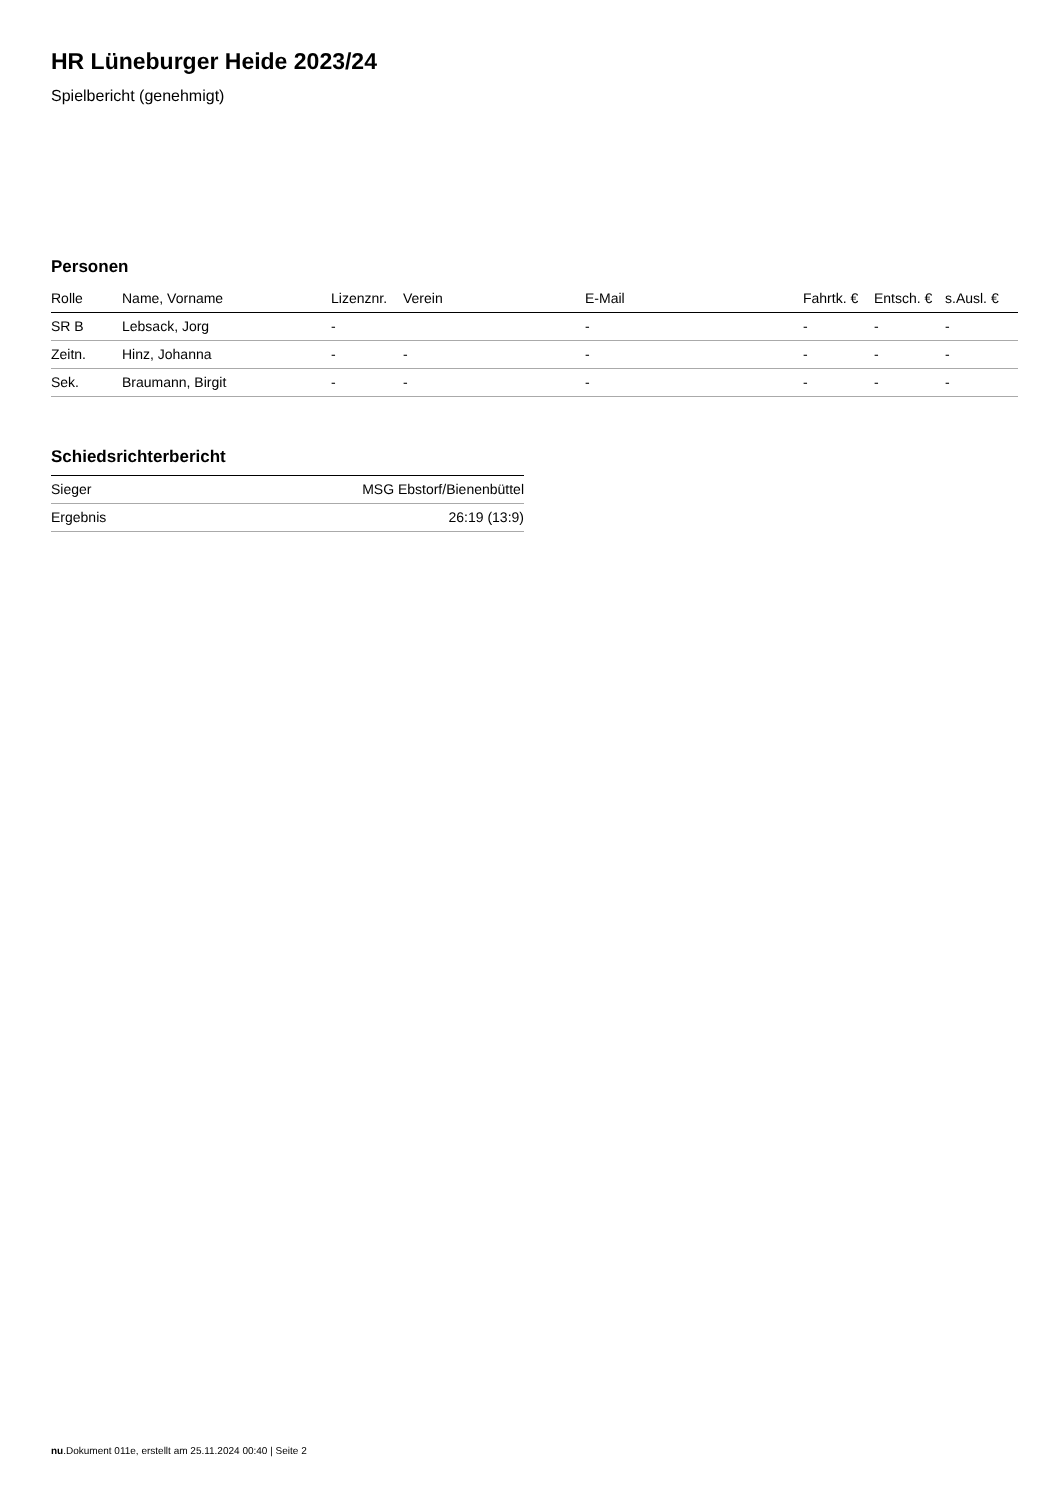HR Lüneburger Heide 2023/24
Spielbericht (genehmigt)
Personen
| Rolle | Name, Vorname | Lizenznr. | Verein | E-Mail | Fahrtk. € | Entsch. € | s.Ausl. € |
| --- | --- | --- | --- | --- | --- | --- | --- |
| SR B | Lebsack, Jorg | - | | - | - | - | - |
| Zeitn. | Hinz, Johanna | - | - | - | - | - | - |
| Sek. | Braumann, Birgit | - | - | - | - | - | - |
Schiedsrichterbericht
| Sieger | MSG Ebstorf/Bienenbüttel |
| Ergebnis | 26:19 (13:9) |
nu.Dokument 011e, erstellt am 25.11.2024 00:40 | Seite 2